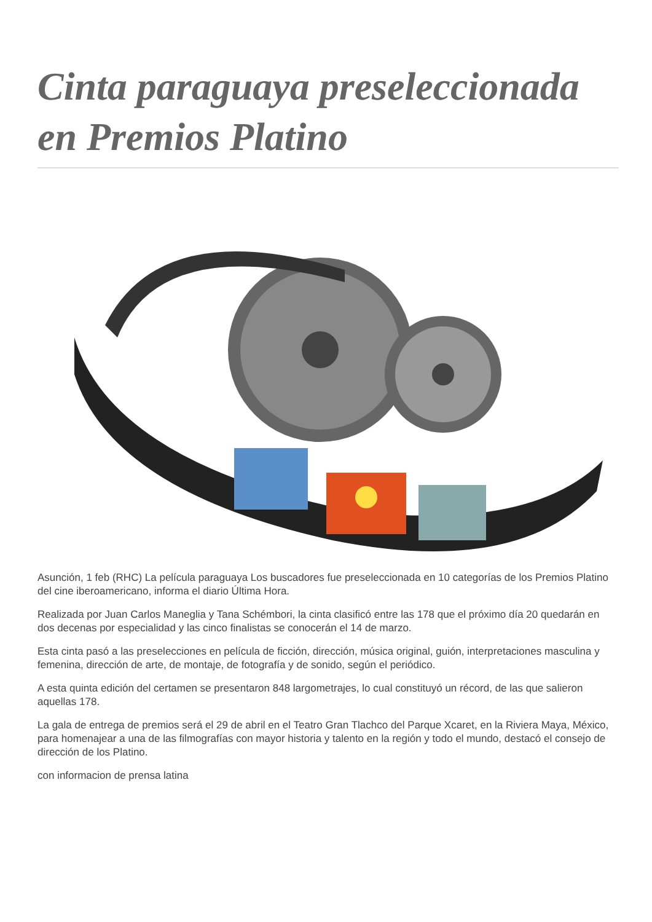Cinta paraguaya preseleccionada en Premios Platino
Asunción, 1 feb (RHC) La película paraguaya Los buscadores fue preseleccionada en 10 categorías de los Premios Platino del cine iberoamericano, informa el diario Última Hora.
Realizada por Juan Carlos Maneglia y Tana Schémbori, la cinta clasificó entre las 178 que el próximo día 20 quedarán en dos decenas por especialidad y las cinco finalistas se conocerán el 14 de marzo.
Esta cinta pasó a las preselecciones en película de ficción, dirección, música original, guión, interpretaciones masculina y femenina, dirección de arte, de montaje, de fotografía y de sonido, según el periódico.
A esta quinta edición del certamen se presentaron 848 largometrajes, lo cual constituyó un récord, de las que salieron aquellas 178.
La gala de entrega de premios será el 29 de abril en el Teatro Gran Tlachco del Parque Xcaret, en la Riviera Maya, México, para homenajear a una de las filmografías con mayor historia y talento en la región y todo el mundo, destacó el consejo de dirección de los Platino.
con informacion de prensa latina